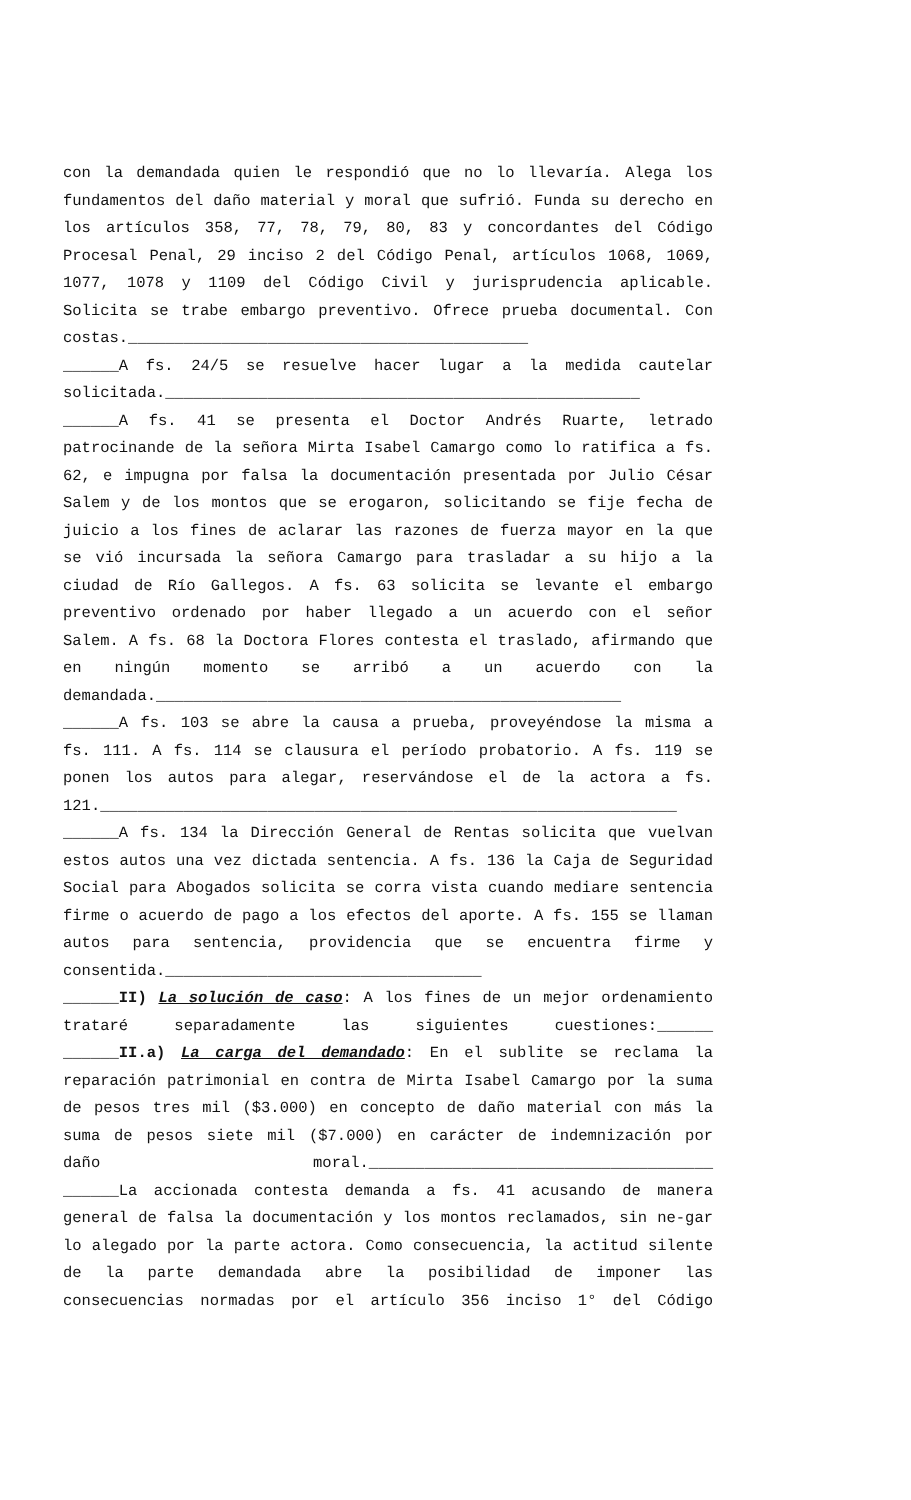con la demandada quien le respondió que no lo llevaría. Alega los fundamentos del daño material y moral que sufrió. Funda su derecho en los artículos 358, 77, 78, 79, 80, 83 y concordantes del Código Procesal Penal, 29 inciso 2 del Código Penal, artículos 1068, 1069, 1077, 1078 y 1109 del Código Civil y jurisprudencia aplicable. Solicita se trabe embargo preventivo. Ofrece prueba documental. Con costas.___________________________________________
______A fs. 24/5 se resuelve hacer lugar a la medida cautelar solicitada.___________________________________________________
______A fs. 41 se presenta el Doctor Andrés Ruarte, letrado patrocinande de la señora Mirta Isabel Camargo como lo ratifica a fs. 62, e impugna por falsa la documentación presentada por Julio César Salem y de los montos que se erogaron, solicitando se fije fecha de juicio a los fines de aclarar las razones de fuerza mayor en la que se vió incursada la señora Camargo para trasladar a su hijo a la ciudad de Río Gallegos. A fs. 63 solicita se levante el embargo preventivo ordenado por haber llegado a un acuerdo con el señor Salem. A fs. 68 la Doctora Flores contesta el traslado, afirmando que en ningún momento se arribó a un acuerdo con la demandada.__________________________________________________
______A fs. 103 se abre la causa a prueba, proveyéndose la misma a fs. 111. A fs. 114 se clausura el período probatorio. A fs. 119 se ponen los autos para alegar, reservándose el de la actora a fs. 121.______________________________________________________________
______A fs. 134 la Dirección General de Rentas solicita que vuelvan estos autos una vez dictada sentencia. A fs. 136 la Caja de Seguridad Social para Abogados solicita se corra vista cuando mediare sentencia firme o acuerdo de pago a los efectos del aporte. A fs. 155 se llaman autos para sentencia, providencia que se encuentra firme y consentida.__________________________________
______II) La solución de caso: A los fines de un mejor ordenamiento trataré separadamente las siguientes cuestiones:______
______II.a) La carga del demandado: En el sublite se reclama la reparación patrimonial en contra de Mirta Isabel Camargo por la suma de pesos tres mil ($3.000) en concepto de daño material con más la suma de pesos siete mil ($7.000) en carácter de indemnización por daño moral._____________________________________
______La accionada contesta demanda a fs. 41 acusando de manera general de falsa la documentación y los montos reclamados, sin ne-gar lo alegado por la parte actora. Como consecuencia, la actitud silente de la parte demandada abre la posibilidad de imponer las consecuencias normadas por el artículo 356 inciso 1° del Código